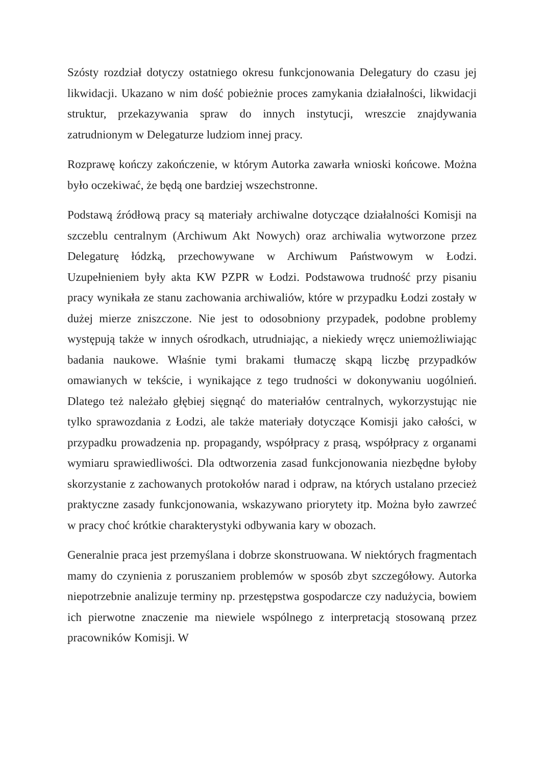Szósty rozdział dotyczy ostatniego okresu funkcjonowania Delegatury do czasu jej likwidacji. Ukazano w nim dość pobieżnie proces zamykania działalności, likwidacji struktur, przekazywania spraw do innych instytucji, wreszcie znajdywania zatrudnionym w Delegaturze ludziom innej pracy.
Rozprawę kończy zakończenie, w którym Autorka zawarła wnioski końcowe. Można było oczekiwać, że będą one bardziej wszechstronne.
Podstawą źródłową pracy są materiały archiwalne dotyczące działalności Komisji na szczeblu centralnym (Archiwum Akt Nowych) oraz archiwalia wytworzone przez Delegaturę łódzką, przechowywane w Archiwum Państwowym w Łodzi. Uzupełnieniem były akta KW PZPR w Łodzi. Podstawowa trudność przy pisaniu pracy wynikała ze stanu zachowania archiwaliów, które w przypadku Łodzi zostały w dużej mierze zniszczone. Nie jest to odosobniony przypadek, podobne problemy występują także w innych ośrodkach, utrudniając, a niekiedy wręcz uniemożliwiając badania naukowe. Właśnie tymi brakami tłumaczę skąpą liczbę przypadków omawianych w tekście, i wynikające z tego trudności w dokonywaniu uogólnień. Dlatego też należało głębiej sięgnąć do materiałów centralnych, wykorzystując nie tylko sprawozdania z Łodzi, ale także materiały dotyczące Komisji jako całości, w przypadku prowadzenia np. propagandy, współpracy z prasą, współpracy z organami wymiaru sprawiedliwości. Dla odtworzenia zasad funkcjonowania niezbędne byłoby skorzystanie z zachowanych protokołów narad i odpraw, na których ustalano przecież praktyczne zasady funkcjonowania, wskazywano priorytety itp. Można było zawrzeć w pracy choć krótkie charakterystyki odbywania kary w obozach.
Generalnie praca jest przemyślana i dobrze skonstruowana. W niektórych fragmentach mamy do czynienia z poruszaniem problemów w sposób zbyt szczegółowy. Autorka niepotrzebnie analizuje terminy np. przestępstwa gospodarcze czy nadużycia, bowiem ich pierwotne znaczenie ma niewiele wspólnego z interpretacją stosowaną przez pracowników Komisji. W